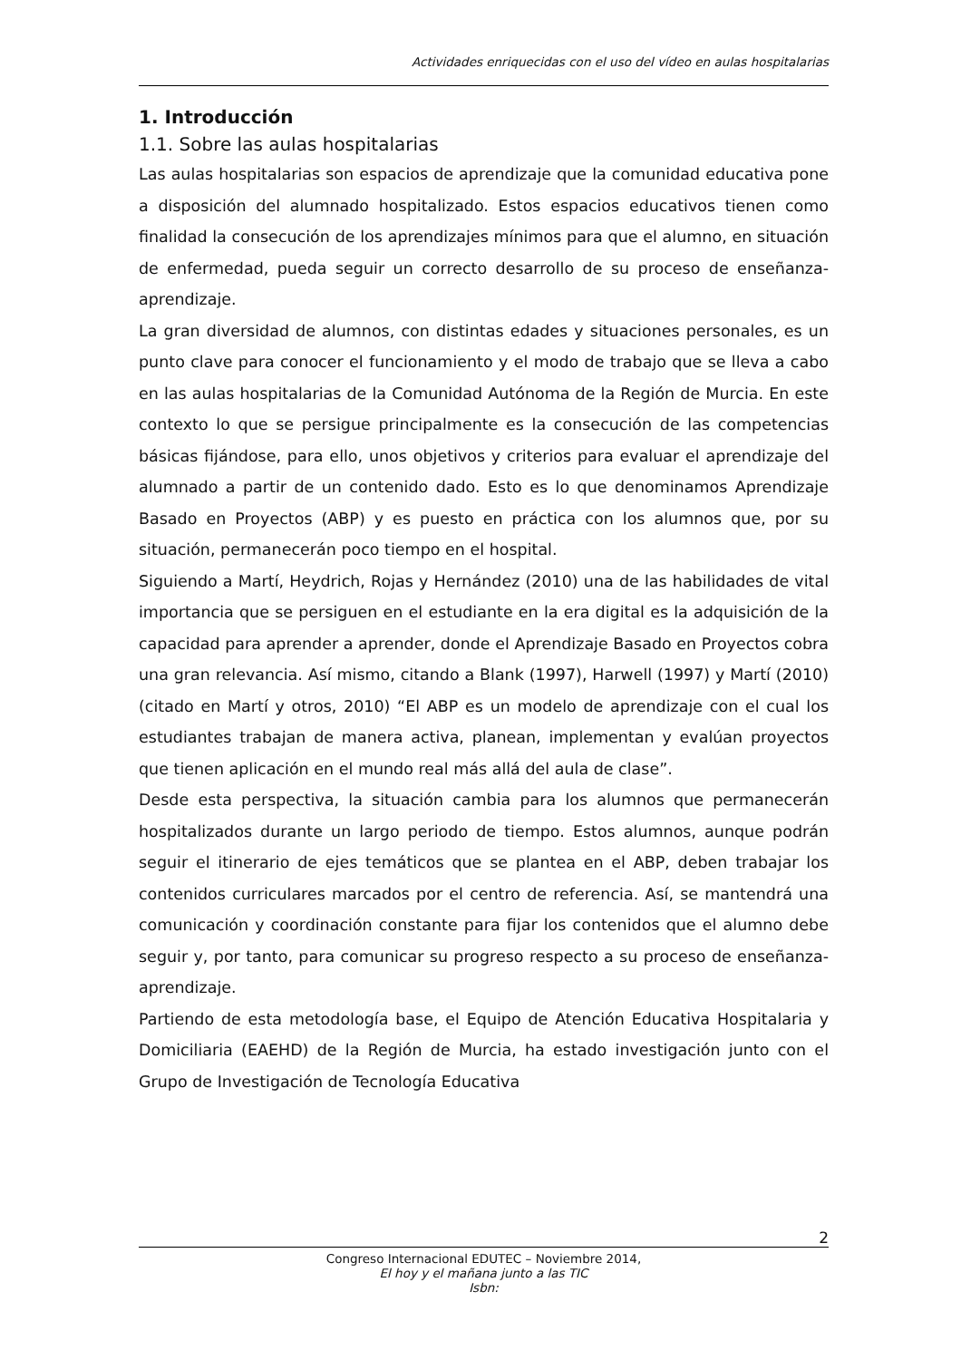Actividades enriquecidas con el uso del vídeo en aulas hospitalarias
1. Introducción
1.1. Sobre las aulas hospitalarias
Las aulas hospitalarias son espacios de aprendizaje que la comunidad educativa pone a disposición del alumnado hospitalizado. Estos espacios educativos tienen como finalidad la consecución de los aprendizajes mínimos para que el alumno, en situación de enfermedad, pueda seguir un correcto desarrollo de su proceso de enseñanza-aprendizaje.
La gran diversidad de alumnos, con distintas edades y situaciones personales, es un punto clave para conocer el funcionamiento y el modo de trabajo que se lleva a cabo en las aulas hospitalarias de la Comunidad Autónoma de la Región de Murcia. En este contexto lo que se persigue principalmente es la consecución de las competencias básicas fijándose, para ello, unos objetivos y criterios para evaluar el aprendizaje del alumnado a partir de un contenido dado. Esto es lo que denominamos Aprendizaje Basado en Proyectos (ABP) y es puesto en práctica con los alumnos que, por su situación, permanecerán poco tiempo en el hospital.
Siguiendo a Martí, Heydrich, Rojas y Hernández (2010) una de las habilidades de vital importancia que se persiguen en el estudiante en la era digital es la adquisición de la capacidad para aprender a aprender, donde el Aprendizaje Basado en Proyectos cobra una gran relevancia. Así mismo, citando a Blank (1997), Harwell (1997) y Martí (2010) (citado en Martí y otros, 2010) “El ABP es un modelo de aprendizaje con el cual los estudiantes trabajan de manera activa, planean, implementan y evalúan proyectos que tienen aplicación en el mundo real más allá del aula de clase”.
Desde esta perspectiva, la situación cambia para los alumnos que permanecerán hospitalizados durante un largo periodo de tiempo. Estos alumnos, aunque podrán seguir el itinerario de ejes temáticos que se plantea en el ABP, deben trabajar los contenidos curriculares marcados por el centro de referencia. Así, se mantendrá una comunicación y coordinación constante para fijar los contenidos que el alumno debe seguir y, por tanto, para comunicar su progreso respecto a su proceso de enseñanza-aprendizaje.
Partiendo de esta metodología base, el Equipo de Atención Educativa Hospitalaria y Domiciliaria (EAEHD) de la Región de Murcia, ha estado investigación junto con el Grupo de Investigación de Tecnología Educativa
2
Congreso Internacional EDUTEC – Noviembre 2014,
El hoy y el mañana junto a las TIC
Isbn: